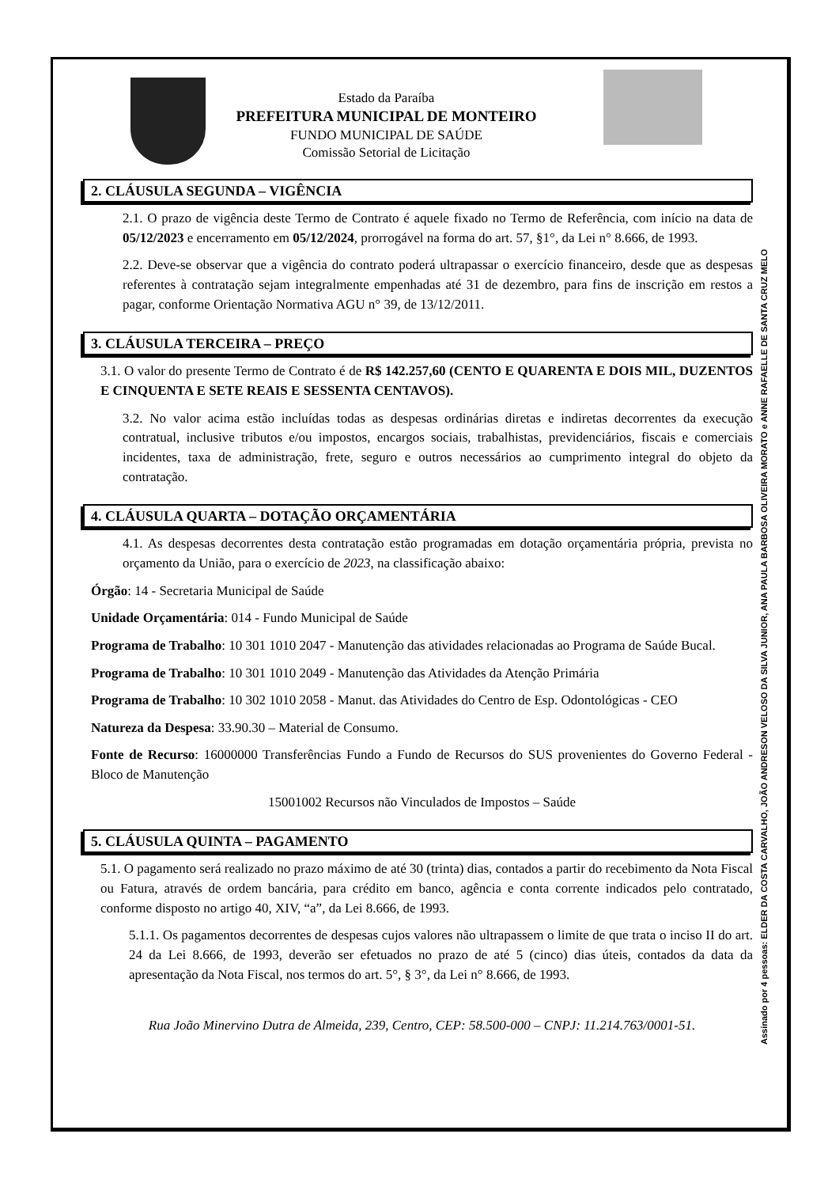Assinado por 4 pessoas: ELDER DA COSTA CARVALHO, JOÃO ANDRESON VELOSO DA SILVA JUNIOR, ANA PAULA BARBOSA OLIVEIRA MORATO e ANNE RAFAELLE DE SANTA CRUZ MELO
Estado da Paraíba
PREFEITURA MUNICIPAL DE MONTEIRO
FUNDO MUNICIPAL DE SAÚDE
Comissão Setorial de Licitação
2. CLÁUSULA SEGUNDA – VIGÊNCIA
2.1. O prazo de vigência deste Termo de Contrato é aquele fixado no Termo de Referência, com início na data de 05/12/2023 e encerramento em 05/12/2024, prorrogável na forma do art. 57, §1°, da Lei n° 8.666, de 1993.
2.2. Deve-se observar que a vigência do contrato poderá ultrapassar o exercício financeiro, desde que as despesas referentes à contratação sejam integralmente empenhadas até 31 de dezembro, para fins de inscrição em restos a pagar, conforme Orientação Normativa AGU n° 39, de 13/12/2011.
3. CLÁUSULA TERCEIRA – PREÇO
3.1. O valor do presente Termo de Contrato é de R$ 142.257,60 (CENTO E QUARENTA E DOIS MIL, DUZENTOS E CINQUENTA E SETE REAIS E SESSENTA CENTAVOS).
3.2. No valor acima estão incluídas todas as despesas ordinárias diretas e indiretas decorrentes da execução contratual, inclusive tributos e/ou impostos, encargos sociais, trabalhistas, previdenciários, fiscais e comerciais incidentes, taxa de administração, frete, seguro e outros necessários ao cumprimento integral do objeto da contratação.
4. CLÁUSULA QUARTA – DOTAÇÃO ORÇAMENTÁRIA
4.1. As despesas decorrentes desta contratação estão programadas em dotação orçamentária própria, prevista no orçamento da União, para o exercício de 2023, na classificação abaixo:
Órgão: 14 - Secretaria Municipal de Saúde
Unidade Orçamentária: 014 - Fundo Municipal de Saúde
Programa de Trabalho: 10 301 1010 2047 - Manutenção das atividades relacionadas ao Programa de Saúde Bucal.
Programa de Trabalho: 10 301 1010 2049 - Manutenção das Atividades da Atenção Primária
Programa de Trabalho: 10 302 1010 2058 - Manut. das Atividades do Centro de Esp. Odontológicas - CEO
Natureza da Despesa: 33.90.30 – Material de Consumo.
Fonte de Recurso: 16000000 Transferências Fundo a Fundo de Recursos do SUS provenientes do Governo Federal - Bloco de Manutenção
15001002 Recursos não Vinculados de Impostos – Saúde
5. CLÁUSULA QUINTA – PAGAMENTO
5.1. O pagamento será realizado no prazo máximo de até 30 (trinta) dias, contados a partir do recebimento da Nota Fiscal ou Fatura, através de ordem bancária, para crédito em banco, agência e conta corrente indicados pelo contratado, conforme disposto no artigo 40, XIV, “a”, da Lei 8.666, de 1993.
5.1.1. Os pagamentos decorrentes de despesas cujos valores não ultrapassem o limite de que trata o inciso II do art. 24 da Lei 8.666, de 1993, deverão ser efetuados no prazo de até 5 (cinco) dias úteis, contados da data da apresentação da Nota Fiscal, nos termos do art. 5°, § 3°, da Lei n° 8.666, de 1993.
Rua João Minervino Dutra de Almeida, 239, Centro, CEP: 58.500-000 – CNPJ: 11.214.763/0001-51.